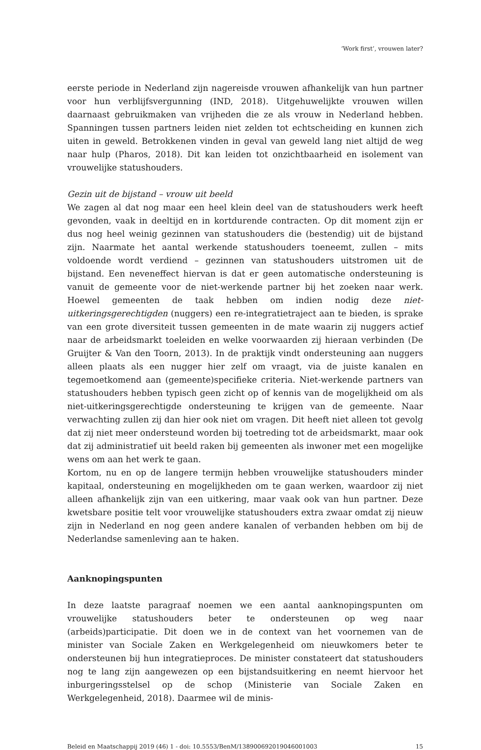‘Work first’, vrouwen later?
eerste periode in Nederland zijn nagereisde vrouwen afhankelijk van hun partner voor hun verblijfsvergunning (IND, 2018). Uitgehuwelijkte vrouwen willen daarnaast gebruikmaken van vrijheden die ze als vrouw in Nederland hebben. Spanningen tussen partners leiden niet zelden tot echtscheiding en kunnen zich uiten in geweld. Betrokkenen vinden in geval van geweld lang niet altijd de weg naar hulp (Pharos, 2018). Dit kan leiden tot onzichtbaarheid en isolement van vrouwelijke statushouders.
Gezin uit de bijstand – vrouw uit beeld
We zagen al dat nog maar een heel klein deel van de statushouders werk heeft gevonden, vaak in deeltijd en in kortdurende contracten. Op dit moment zijn er dus nog heel weinig gezinnen van statushouders die (bestendig) uit de bijstand zijn. Naarmate het aantal werkende statushouders toeneemt, zullen – mits voldoende wordt verdiend – gezinnen van statushouders uitstromen uit de bijstand. Een neveneffect hiervan is dat er geen automatische ondersteuning is vanuit de gemeente voor de niet-werkende partner bij het zoeken naar werk. Hoewel gemeenten de taak hebben om indien nodig deze niet-uitkeringsgerechtigden (nuggers) een re-integratietraject aan te bieden, is sprake van een grote diversiteit tussen gemeenten in de mate waarin zij nuggers actief naar de arbeidsmarkt toeleiden en welke voorwaarden zij hieraan verbinden (De Gruijter & Van den Toorn, 2013). In de praktijk vindt ondersteuning aan nuggers alleen plaats als een nugger hier zelf om vraagt, via de juiste kanalen en tegemoetkomend aan (gemeente)specifieke criteria. Niet-werkende partners van statushouders hebben typisch geen zicht op of kennis van de mogelijkheid om als niet-uitkeringsgerechtigde ondersteuning te krijgen van de gemeente. Naar verwachting zullen zij dan hier ook niet om vragen. Dit heeft niet alleen tot gevolg dat zij niet meer ondersteund worden bij toetreding tot de arbeidsmarkt, maar ook dat zij administratief uit beeld raken bij gemeenten als inwoner met een mogelijke wens om aan het werk te gaan.
Kortom, nu en op de langere termijn hebben vrouwelijke statushouders minder kapitaal, ondersteuning en mogelijkheden om te gaan werken, waardoor zij niet alleen afhankelijk zijn van een uitkering, maar vaak ook van hun partner. Deze kwetsbare positie telt voor vrouwelijke statushouders extra zwaar omdat zij nieuw zijn in Nederland en nog geen andere kanalen of verbanden hebben om bij de Nederlandse samenleving aan te haken.
Aanknopingspunten
In deze laatste paragraaf noemen we een aantal aanknopingspunten om vrouwelijke statushouders beter te ondersteunen op weg naar (arbeids)participatie. Dit doen we in de context van het voornemen van de minister van Sociale Zaken en Werkgelegenheid om nieuwkomers beter te ondersteunen bij hun integratieproces. De minister constateert dat statushouders nog te lang zijn aangewezen op een bijstandsuitkering en neemt hiervoor het inburgeringsstelsel op de schop (Ministerie van Sociale Zaken en Werkgelegenheid, 2018). Daarmee wil de minis-
Beleid en Maatschappij 2019 (46) 1 - doi: 10.5553/BenM/138900692019046001003 15